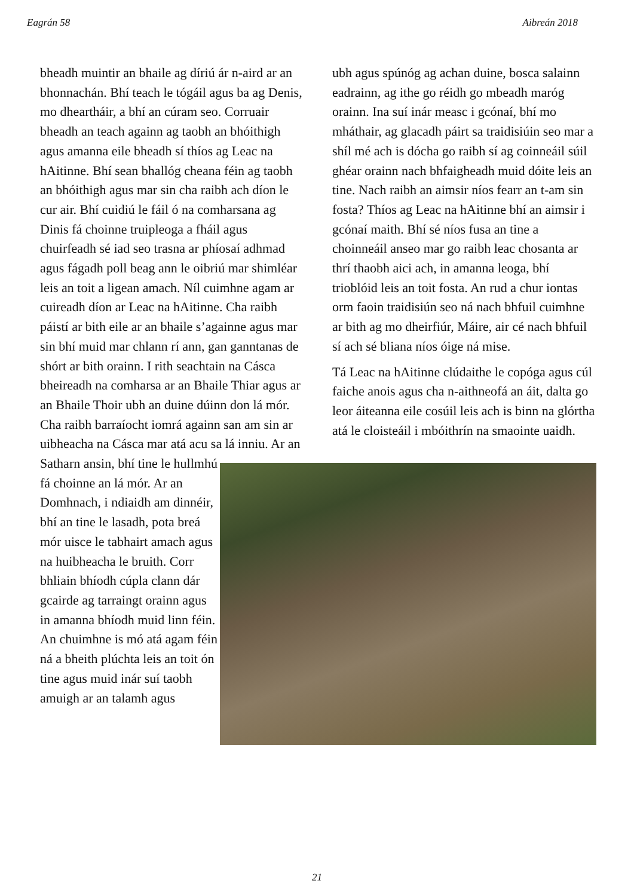Eagrán 58 Aibreán 2018
bheadh muintir an bhaile ag díriú ár n-aird ar an bhonnachán. Bhí teach le tógáil agus ba ag Denis, mo dheartháir, a bhí an cúram seo. Corruair bheadh an teach againn ag taobh an bhóithigh agus amanna eile bheadh sí thíos ag Leac na hAitinne. Bhí sean bhallóg cheana féin ag taobh an bhóithigh agus mar sin cha raibh ach díon le cur air. Bhí cuidiú le fáil ó na comharsana ag Dinis fá choinne truipleoga a fháil agus chuirfeadh sé iad seo trasna ar phíosaí adhmad agus fágadh poll beag ann le oibriú mar shimléar leis an toit a ligean amach. Níl cuimhne agam ar cuireadh díon ar Leac na hAitinne. Cha raibh páistí ar bith eile ar an bhaile s’againne agus mar sin bhí muid mar chlann rí ann, gan ganntanas de shórt ar bith orainn. I rith seachtain na Cásca bheireadh na comharsa ar an Bhaile Thiar agus ar an Bhaile Thoir ubh an duine dúinn don lá mór. Cha raibh barraíocht iomrá againn san am sin ar uibheacha na Cásca mar atá acu sa lá inniu. Ar an
Satharn ansin, bhí tine le hullmhú fá choinne an lá mór. Ar an Domhnach, i ndiaidh am dinnéir, bhí an tine le lasadh, pota breá mór uisce le tabhairt amach agus na huibheacha le bruith. Corr bhliain bhíodh cúpla clann dár gcairde ag tarraingt orainn agus in amanna bhíodh muid linn féin. An chuimhne is mó atá agam féin ná a bheith plúchta leis an toit ón tine agus muid inár suí taobh amuigh ar an talamh agus
ubh agus spúnóg ag achan duine, bosca salainn eadrainn, ag ithe go réidh go mbeadh maróg orainn. Ina suí inár measc i gcónaí, bhí mo mháthair, ag glacadh páirt sa traidisiúin seo mar a shíl mé ach is dócha go raibh sí ag coinneáil súil ghéar orainn nach bhfaigheadh muid dóite leis an tine. Nach raibh an aimsir níos fearr an t-am sin fosta? Thíos ag Leac na hAitinne bhí an aimsir i gcónaí maith. Bhí sé níos fusa an tine a choinneáil anseo mar go raibh leac chosanta ar thrí thaobh aici ach, in amanna leoga, bhí trioblóid leis an toit fosta. An rud a chur iontas orm faoin traidisiún seo ná nach bhfuil cuimhne ar bith ag mo dheirfiúr, Máire, air cé nach bhfuil sí ach sé bliana níos óige ná mise.
Tá Leac na hAitinne clúdaithe le copóga agus cúl faiche anois agus cha n-aithneofá an áit, dalta go leor áiteanna eile cosúil leis ach is binn na glórtha atá le cloisteáil i mbóithrín na smaointe uaidh.
21